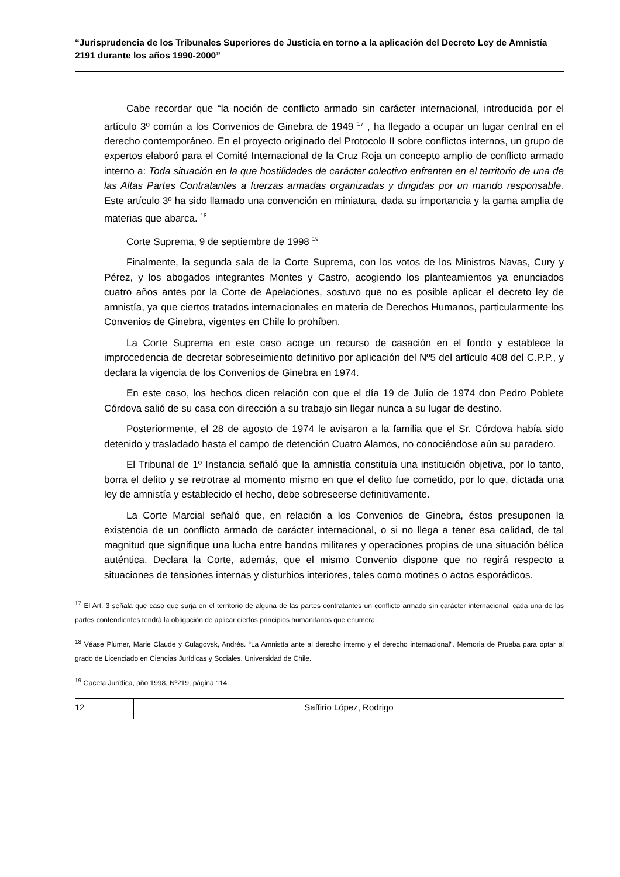“Jurisprudencia de los Tribunales Superiores de Justicia en torno a la aplicación del Decreto Ley de Amnistía 2191 durante los años 1990-2000”
Cabe recordar que “la noción de conflicto armado sin carácter internacional, introducida por el artículo 3º común a los Convenios de Ginebra de 1949 <sup>17</sup> , ha llegado a ocupar un lugar central en el derecho contemporáneo. En el proyecto originado del Protocolo II sobre conflictos internos, un grupo de expertos elaboró para el Comité Internacional de la Cruz Roja un concepto amplio de conflicto armado interno a: Toda situación en la que hostilidades de carácter colectivo enfrenten en el territorio de una de las Altas Partes Contratantes a fuerzas armadas organizadas y dirigidas por un mando responsable. Este artículo 3º ha sido llamado una convención en miniatura, dada su importancia y la gama amplia de materias que abarca. <sup>18</sup>
Corte Suprema, 9 de septiembre de 1998 <sup>19</sup>
Finalmente, la segunda sala de la Corte Suprema, con los votos de los Ministros Navas, Cury y Pérez, y los abogados integrantes Montes y Castro, acogiendo los planteamientos ya enunciados cuatro años antes por la Corte de Apelaciones, sostuvo que no es posible aplicar el decreto ley de amnistía, ya que ciertos tratados internacionales en materia de Derechos Humanos, particularmente los Convenios de Ginebra, vigentes en Chile lo prohíben.
La Corte Suprema en este caso acoge un recurso de casación en el fondo y establece la improcedencia de decretar sobreseimiento definitivo por aplicación del Nº5 del artículo 408 del C.P.P., y declara la vigencia de los Convenios de Ginebra en 1974.
En este caso, los hechos dicen relación con que el día 19 de Julio de 1974 don Pedro Poblete Córdova salió de su casa con dirección a su trabajo sin llegar nunca a su lugar de destino.
Posteriormente, el 28 de agosto de 1974 le avisaron a la familia que el Sr. Córdova había sido detenido y trasladado hasta el campo de detención Cuatro Alamos, no conociéndose aún su paradero.
El Tribunal de 1º Instancia señaló que la amnistía constituía una institución objetiva, por lo tanto, borra el delito y se retrotrae al momento mismo en que el delito fue cometido, por lo que, dictada una ley de amnistía y establecido el hecho, debe sobreseerse definitivamente.
La Corte Marcial señaló que, en relación a los Convenios de Ginebra, éstos presuponen la existencia de un conflicto armado de carácter internacional, o si no llega a tener esa calidad, de tal magnitud que signifique una lucha entre bandos militares y operaciones propias de una situación bélica auténtica. Declara la Corte, además, que el mismo Convenio dispone que no regirá respecto a situaciones de tensiones internas y disturbios interiores, tales como motines o actos esporádicos.
<sup>17</sup> El Art. 3 señala que caso que surja en el territorio de alguna de las partes contratantes un conflicto armado sin carácter internacional, cada una de las partes contendientes tendrá la obligación de aplicar ciertos principios humanitarios que enumera.
<sup>18</sup> Véase Plumer, Marie Claude y Culagovsk, Andrés. “La Amnistía ante al derecho interno y el derecho internacional”. Memoria de Prueba para optar al grado de Licenciado en Ciencias Jurídicas y Sociales. Universidad de Chile.
<sup>19</sup> Gaceta Jurídica, año 1998, Nº219, página 114.
12 Saffirio López, Rodrigo